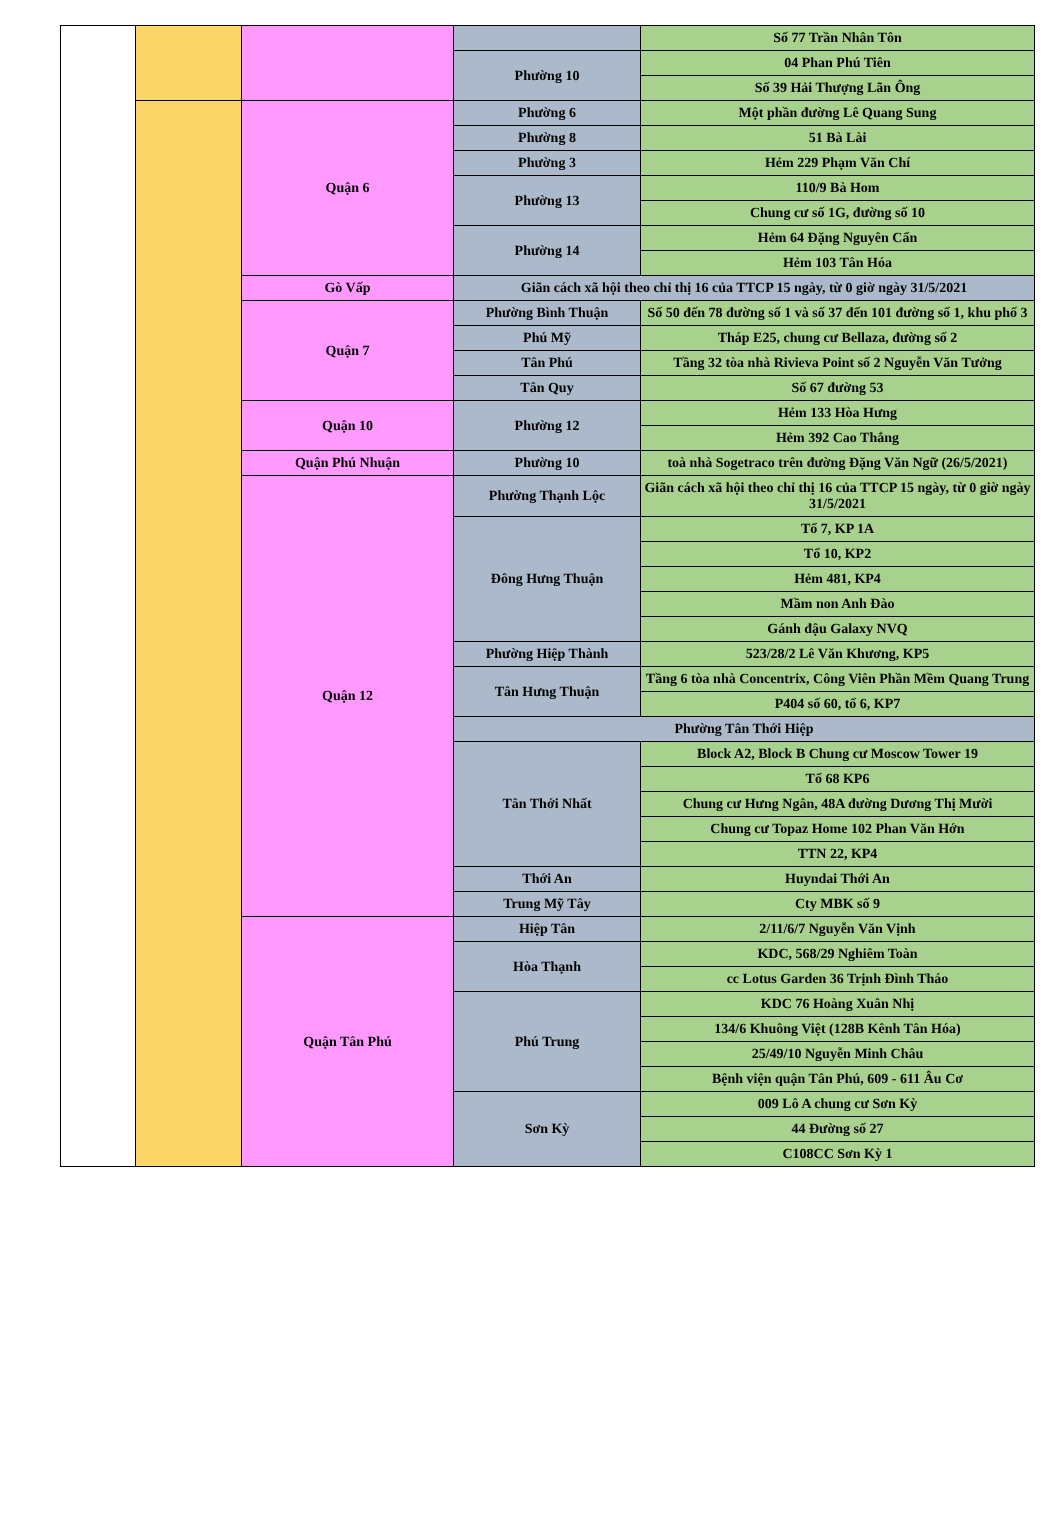| | | | | Số 77 Trần Nhân Tôn |
| | | | Phường 10 | 04 Phan Phú Tiên |
| | | | | Số 39 Hải Thượng Lãn Ông |
| | | Quận 6 | Phường 6 | Một phần đường Lê Quang Sung |
| | | | Phường 8 | 51 Bà Lài |
| | | | Phường 3 | Hẻm 229 Phạm Văn Chí |
| | | | Phường 13 | 110/9 Bà Hom |
| | | | | Chung cư số 1G, đường số 10 |
| | | | Phường 14 | Hẻm 64 Đặng Nguyên Cẩn |
| | | | | Hẻm 103 Tân Hóa |
| | | Gò Vấp | Giãn cách xã hội theo chỉ thị 16 của TTCP 15 ngày, từ 0 giờ ngày 31/5/2021 | |
| | | Quận 7 | Phường Bình Thuận | Số 50 đến 78 đường số 1 và số 37 đến 101 đường số 1, khu phố 3 |
| | | | Phú Mỹ | Tháp E25, chung cư Bellaza, đường số 2 |
| | | | Tân Phú | Tầng 32 tòa nhà Rivieva Point số 2 Nguyễn Văn Tưởng |
| | | | Tân Quy | Số 67 đường 53 |
| | | Quận 10 | Phường 12 | Hẻm 133 Hòa Hưng |
| | | | | Hẻm 392 Cao Thắng |
| | | Quận Phú Nhuận | Phường 10 | toà nhà Sogetraco trên đường Đặng Văn Ngữ (26/5/2021) |
| | | Quận 12 | Phường Thạnh Lộc | Giãn cách xã hội theo chỉ thị 16 của TTCP 15 ngày, từ 0 giờ ngày 31/5/2021 |
| | | | Đông Hưng Thuận | Tổ 7, KP 1A |
| | | | | Tổ 10, KP2 |
| | | | | Hẻm 481, KP4 |
| | | | | Mầm non Anh Đào |
| | | | | Gánh đậu Galaxy NVQ |
| | | | Phường Hiệp Thành | 523/28/2 Lê Văn Khương, KP5 |
| | | | Tân Hưng Thuận | Tầng 6 tòa nhà Concentrix, Công Viên Phần Mềm Quang Trung |
| | | | | P404 số 60, tổ 6, KP7 |
| | | | Phường Tân Thới Hiệp | |
| | | | Tân Thới Nhất | Block A2, Block B Chung cư Moscow Tower 19 |
| | | | | Tổ 68 KP6 |
| | | | | Chung cư Hưng Ngân, 48A đường Dương Thị Mười |
| | | | | Chung cư Topaz Home 102 Phan Văn Hớn |
| | | | | TTN 22, KP4 |
| | | | Thới An | Huyndai Thới An |
| | | | Trung Mỹ Tây | Cty MBK số 9 |
| | | Quận Tân Phú | Hiệp Tân | 2/11/6/7 Nguyễn Văn Vịnh |
| | | | Hòa Thạnh | KDC, 568/29 Nghiêm Toàn |
| | | | | cc Lotus Garden 36 Trịnh Đình Tháo |
| | | | Phú Trung | KDC 76 Hoàng Xuân Nhị |
| | | | | 134/6 Khuông Việt (128B Kênh Tân Hóa) |
| | | | | 25/49/10 Nguyễn Minh Châu |
| | | | | Bệnh viện quận Tân Phú, 609 - 611 Âu Cơ |
| | | | Sơn Kỳ | 009 Lô A chung cư Sơn Kỳ |
| | | | | 44 Đường số 27 |
| | | | | C108CC Sơn Kỳ 1 |